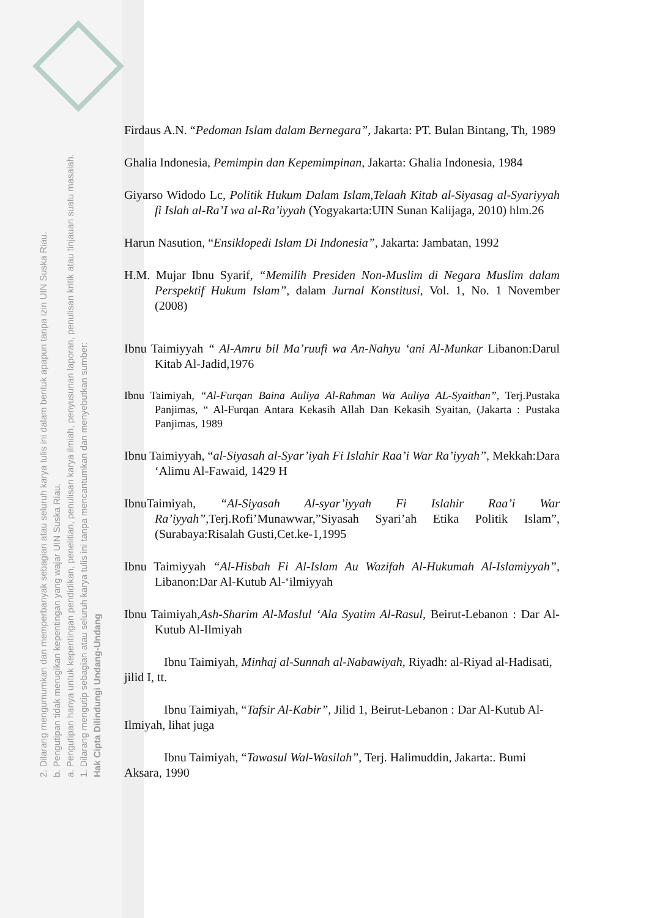2. Dilarang mengumumkan dan memperbanyak sebagian atau seluruh karya tulis ini dalam bentuk apapun tanpa izin UIN Suska Riau.
b. Pengutipan tidak merugikan kepentingan yang wajar UIN Suska Riau.
a. Pengutipan hanya untuk kepentingan pendidikan, penelitian, penulisan karya ilmiah, penyusunan laporan, penulisan kritik atau tinjauan suatu masalah.
1. Dilarang mengutip sebagian atau seluruh karya tulis ini tanpa mencantumkan dan menyebutkan sumber:
Hak Cipta Dilindungi Undang-Undang
Firdaus A.N. “Pedoman Islam dalam Bernegara”, Jakarta: PT. Bulan Bintang, Th, 1989
Ghalia Indonesia, Pemimpin dan Kepemimpinan, Jakarta: Ghalia Indonesia, 1984
Giyarso Widodo Lc, Politik Hukum Dalam Islam,Telaah Kitab al-Siyasag al-Syariyyah fi Islah al-Ra’I wa al-Ra’iyyah (Yogyakarta:UIN Sunan Kalijaga, 2010) hlm.26
Harun Nasution, “Ensiklopedi Islam Di Indonesia”, Jakarta: Jambatan, 1992
H.M. Mujar Ibnu Syarif, “Memilih Presiden Non-Muslim di Negara Muslim dalam Perspektif Hukum Islam”, dalam Jurnal Konstitusi, Vol. 1, No. 1 November (2008)
Ibnu Taimiyyah “ Al-Amru bil Ma’ruufi wa An-Nahyu ‘ani Al-Munkar Libanon:Darul Kitab Al-Jadid,1976
Ibnu Taimiyah, “Al-Furqan Baina Auliya Al-Rahman Wa Auliya AL-Syaithan”, Terj.Pustaka Panjimas, “ Al-Furqan Antara Kekasih Allah Dan Kekasih Syaitan, (Jakarta : Pustaka Panjimas, 1989
Ibnu Taimiyyah, “al-Siyasah al-Syar’iyah Fi Islahir Raa’i War Ra’iyyah”, Mekkah:Dara ‘Alimu Al-Fawaid, 1429 H
IbnuTaimiyah, “Al-Siyasah Al-syar’iyyah Fi Islahir Raa’i War Ra’iyyah”, Terj.Rofi’Munawwar,”Siyasah Syari’ah Etika Politik Islam”,(Surabaya:Risalah Gusti,Cet.ke-1,1995
Ibnu Taimiyyah “Al-Hisbah Fi Al-Islam Au Wazifah Al-Hukumah Al-Islamiyyah”, Libanon:Dar Al-Kutub Al-‘ilmiyyah
Ibnu Taimiyah,Ash-Sharim Al-Maslul ‘Ala Syatim Al-Rasul, Beirut-Lebanon : Dar Al- Kutub Al-Ilmiyah
Ibnu Taimiyah, Minhaj al-Sunnah al-Nabawiyah, Riyadh: al-Riyad al-Hadisati, jilid I, tt.
Ibnu Taimiyah, “Tafsir Al-Kabir”, Jilid 1, Beirut-Lebanon : Dar Al-Kutub Al-Ilmiyah, lihat juga
Ibnu Taimiyah, “Tawasul Wal-Wasilah”, Terj. Halimuddin, Jakarta:. Bumi Aksara, 1990